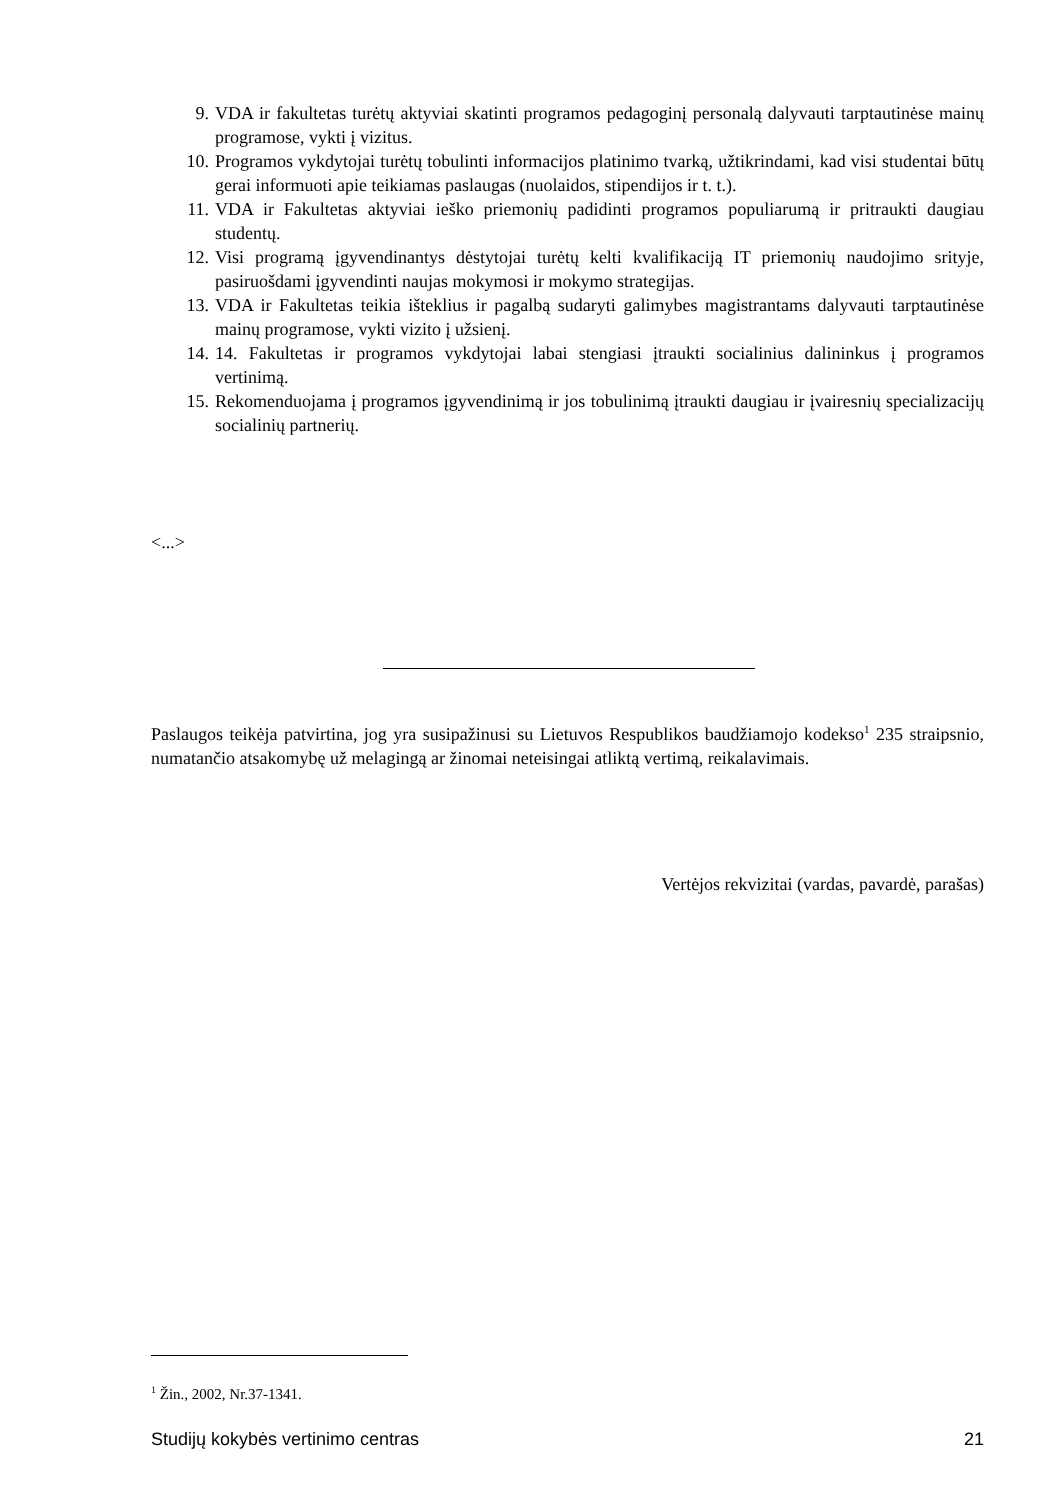9. VDA ir fakultetas turėtų aktyviai skatinti programos pedagoginį personalą dalyvauti tarptautinėse mainų programose, vykti į vizitus.
10. Programos vykdytojai turėtų tobulinti informacijos platinimo tvarką, užtikrindami, kad visi studentai būtų gerai informuoti apie teikiamas paslaugas (nuolaidos, stipendijos ir t. t.).
11. VDA ir Fakultetas aktyviai ieško priemonių padidinti programos populiarumą ir pritraukti daugiau studentų.
12. Visi programą įgyvendinantys dėstytojai turėtų kelti kvalifikaciją IT priemonių naudojimo srityje, pasiruošdami įgyvendinti naujas mokymosi ir mokymo strategijas.
13. VDA ir Fakultetas teikia išteklius ir pagalbą sudaryti galimybes magistrantams dalyvauti tarptautinėse mainų programose, vykti vizito į užsienį.
14. 14. Fakultetas ir programos vykdytojai labai stengiasi įtraukti socialinius dalininkus į programos vertinimą.
15. Rekomenduojama į programos įgyvendinimą ir jos tobulinimą įtraukti daugiau ir įvairesnių specializacijų socialinių partnerių.
<...>
Paslaugos teikėja patvirtina, jog yra susipažinusi su Lietuvos Respublikos baudžiamojo kodekso<sup>1</sup> 235 straipsnio, numatančio atsakomybę už melagingą ar žinomai neteisingai atliktą vertimą, reikalavimais.
Vertėjos rekvizitai (vardas, pavardė, parašas)
<sup>1</sup> Žin., 2002, Nr.37-1341.
Studijų kokybės vertinimo centras 21